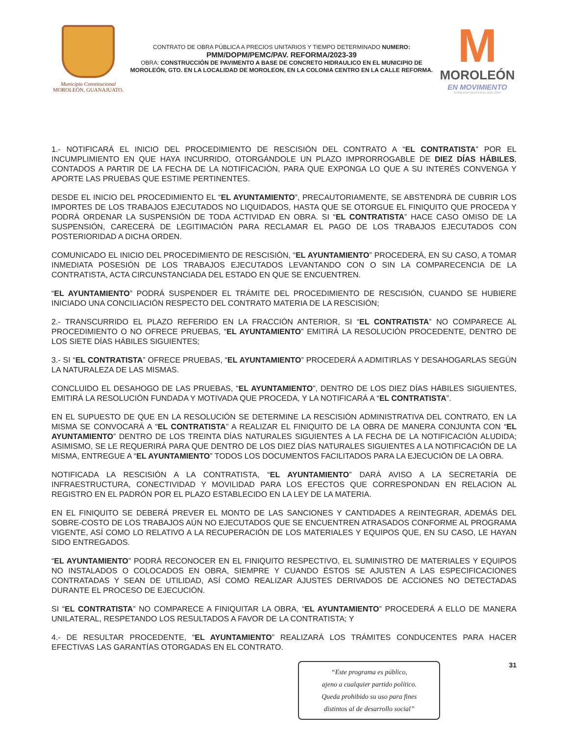Municipio Constitucional
MOROLEÓN, GUANAJUATO.
CONTRATO DE OBRA PÚBLICA A PRECIOS UNITARIOS Y TIEMPO DETERMINADO NUMERO:
PMM/DOPM/PEMC/PAV. REFORMA/2023-39
OBRA: CONSTRUCCIÓN DE PAVIMENTO A BASE DE CONCRETO HIDRAULICO EN EL MUNICIPIO DE MOROLEÓN, GTO. EN LA LOCALIDAD DE MOROLEON, EN LA COLONIA CENTRO EN LA CALLE REFORMA.
M
MOROLEÓN
EN MOVIMIENTO
GOBIERNO MUNICIPAL 2021-2024
1.- NOTIFICARÁ EL INICIO DEL PROCEDIMIENTO DE RESCISIÓN DEL CONTRATO A “EL CONTRATISTA” POR EL INCUMPLIMIENTO EN QUE HAYA INCURRIDO, OTORGÁNDOLE UN PLAZO IMPRORROGABLE DE DIEZ DÍAS HÁBILES, CONTADOS A PARTIR DE LA FECHA DE LA NOTIFICACIÓN, PARA QUE EXPONGA LO QUE A SU INTERÉS CONVENGA Y APORTE LAS PRUEBAS QUE ESTIME PERTINENTES.
DESDE EL INICIO DEL PROCEDIMIENTO EL “EL AYUNTAMIENTO”, PRECAUTORIAMENTE, SE ABSTENDRÁ DE CUBRIR LOS IMPORTES DE LOS TRABAJOS EJECUTADOS NO LIQUIDADOS, HASTA QUE SE OTORGUE EL FINIQUITO QUE PROCEDA Y PODRÁ ORDENAR LA SUSPENSIÓN DE TODA ACTIVIDAD EN OBRA. SI “EL CONTRATISTA” HACE CASO OMISO DE LA SUSPENSIÓN, CARECERÁ DE LEGITIMACIÓN PARA RECLAMAR EL PAGO DE LOS TRABAJOS EJECUTADOS CON POSTERIORIDAD A DICHA ORDEN.
COMUNICADO EL INICIO DEL PROCEDIMIENTO DE RESCISIÓN, “EL AYUNTAMIENTO” PROCEDERÁ, EN SU CASO, A TOMAR INMEDIATA POSESIÓN DE LOS TRABAJOS EJECUTADOS LEVANTANDO CON O SIN LA COMPARECENCIA DE LA CONTRATISTA, ACTA CIRCUNSTANCIADA DEL ESTADO EN QUE SE ENCUENTREN.
“EL AYUNTAMIENTO” PODRÁ SUSPENDER EL TRÁMITE DEL PROCEDIMIENTO DE RESCISIÓN, CUANDO SE HUBIERE INICIADO UNA CONCILIACIÓN RESPECTO DEL CONTRATO MATERIA DE LA RESCISIÓN;
2.- TRANSCURRIDO EL PLAZO REFERIDO EN LA FRACCIÓN ANTERIOR, SI “EL CONTRATISTA” NO COMPARECE AL PROCEDIMIENTO O NO OFRECE PRUEBAS, “EL AYUNTAMIENTO” EMITIRÁ LA RESOLUCIÓN PROCEDENTE, DENTRO DE LOS SIETE DÍAS HÁBILES SIGUIENTES;
3.- SI “EL CONTRATISTA” OFRECE PRUEBAS, “EL AYUNTAMIENTO” PROCEDERÁ A ADMITIRLAS Y DESAHOGARLAS SEGÚN LA NATURALEZA DE LAS MISMAS.
CONCLUIDO EL DESAHOGO DE LAS PRUEBAS, “EL AYUNTAMIENTO”, DENTRO DE LOS DIEZ DÍAS HÁBILES SIGUIENTES, EMITIRÁ LA RESOLUCIÓN FUNDADA Y MOTIVADA QUE PROCEDA, Y LA NOTIFICARÁ A “EL CONTRATISTA”.
EN EL SUPUESTO DE QUE EN LA RESOLUCIÓN SE DETERMINE LA RESCISIÓN ADMINISTRATIVA DEL CONTRATO, EN LA MISMA SE CONVOCARÁ A “EL CONTRATISTA” A REALIZAR EL FINIQUITO DE LA OBRA DE MANERA CONJUNTA CON “EL AYUNTAMIENTO” DENTRO DE LOS TREINTA DÍAS NATURALES SIGUIENTES A LA FECHA DE LA NOTIFICACIÓN ALUDIDA; ASIMISMO, SE LE REQUERIRÁ PARA QUE DENTRO DE LOS DIEZ DÍAS NATURALES SIGUIENTES A LA NOTIFICACIÓN DE LA MISMA, ENTREGUE A “EL AYUNTAMIENTO” TODOS LOS DOCUMENTOS FACILITADOS PARA LA EJECUCIÓN DE LA OBRA.
NOTIFICADA LA RESCISIÓN A LA CONTRATISTA, “EL AYUNTAMIENTO” DARÁ AVISO A LA SECRETARÍA DE INFRAESTRUCTURA, CONECTIVIDAD Y MOVILIDAD PARA LOS EFECTOS QUE CORRESPONDAN EN RELACION AL REGISTRO EN EL PADRÓN POR EL PLAZO ESTABLECIDO EN LA LEY DE LA MATERIA.
EN EL FINIQUITO SE DEBERÁ PREVER EL MONTO DE LAS SANCIONES Y CANTIDADES A REINTEGRAR, ADEMÁS DEL SOBRE-COSTO DE LOS TRABAJOS AÚN NO EJECUTADOS QUE SE ENCUENTREN ATRASADOS CONFORME AL PROGRAMA VIGENTE, ASÍ COMO LO RELATIVO A LA RECUPERACIÓN DE LOS MATERIALES Y EQUIPOS QUE, EN SU CASO, LE HAYAN SIDO ENTREGADOS.
“EL AYUNTAMIENTO” PODRÁ RECONOCER EN EL FINIQUITO RESPECTIVO, EL SUMINISTRO DE MATERIALES Y EQUIPOS NO INSTALADOS O COLOCADOS EN OBRA, SIEMPRE Y CUANDO ÉSTOS SE AJUSTEN A LAS ESPECIFICACIONES CONTRATADAS Y SEAN DE UTILIDAD, ASÍ COMO REALIZAR AJUSTES DERIVADOS DE ACCIONES NO DETECTADAS DURANTE EL PROCESO DE EJECUCIÓN.
SI “EL CONTRATISTA” NO COMPARECE A FINIQUITAR LA OBRA, “EL AYUNTAMIENTO” PROCEDERÁ A ELLO DE MANERA UNILATERAL, RESPETANDO LOS RESULTADOS A FAVOR DE LA CONTRATISTA; Y
4.- DE RESULTAR PROCEDENTE, “EL AYUNTAMIENTO” REALIZARÁ LOS TRÁMITES CONDUCENTES PARA HACER EFECTIVAS LAS GARANTÍAS OTORGADAS EN EL CONTRATO.
“Este programa es público,
ajeno a cualquier partido político.
Queda prohibido su uso para fines
distintos al de desarrollo social”
31